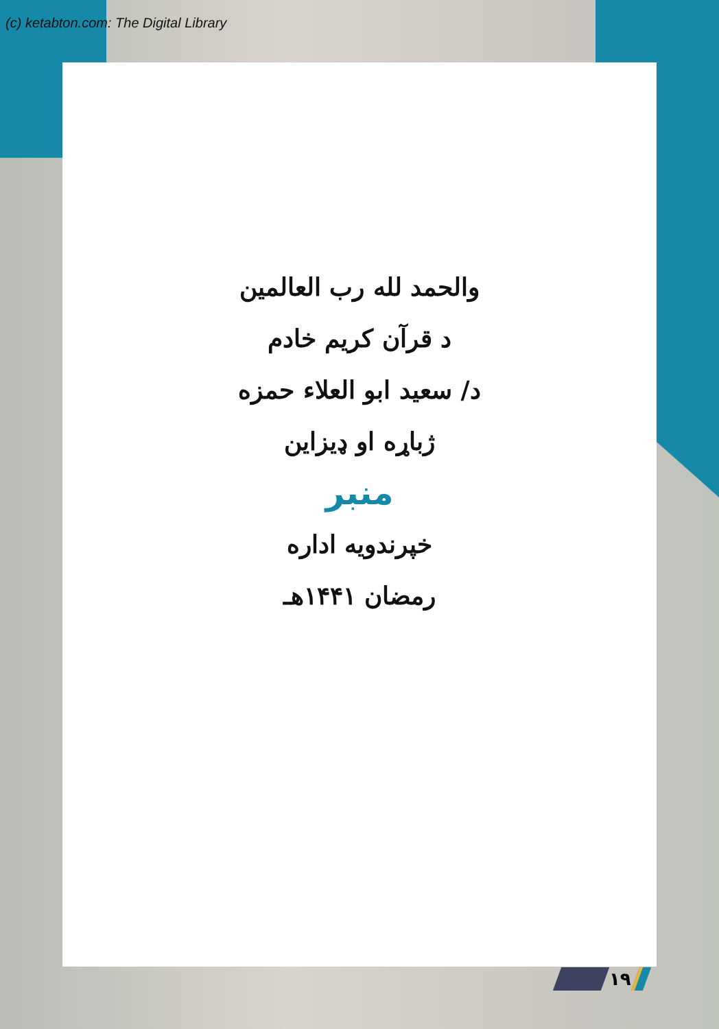(c) ketabton.com: The Digital Library
والحمد لله رب العالمين
د قرآن کریم خادم
د/ سعید ابو العلاء حمزه
ژباړه او ډیزاین
منبر
خپرندویه اداره
رمضان ۱۴۴۱هـ
۱۹